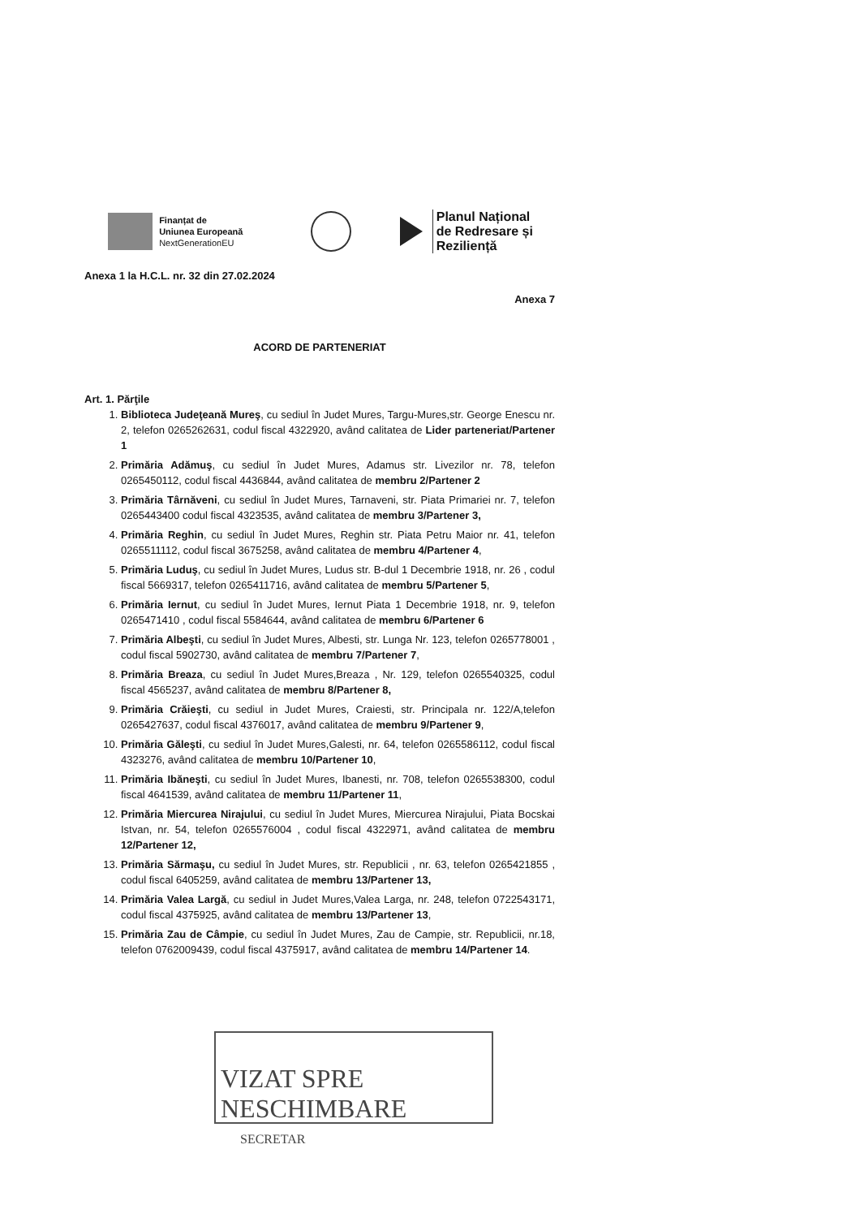Finanțat de
Uniunea Europeană
NextGenerationEU
Planul Național
de Redresare și Reziliență
Anexa 1 la H.C.L. nr. 32 din 27.02.2024
Anexa 7
ACORD DE PARTENERIAT
Art. 1. Părţile
1. Biblioteca Judeţeană Mureş, cu sediul în Judet Mures, Targu-Mures,str. George Enescu nr. 2, telefon 0265262631, codul fiscal 4322920, având calitatea de Lider parteneriat/Partener 1
2. Primăria Adămuş, cu sediul în Judet Mures, Adamus str. Livezilor nr. 78, telefon 0265450112, codul fiscal 4436844, având calitatea de membru 2/Partener 2
3. Primăria Târnăveni, cu sediul în Judet Mures, Tarnaveni, str. Piata Primariei nr. 7, telefon 0265443400 codul fiscal 4323535, având calitatea de membru 3/Partener 3,
4. Primăria Reghin, cu sediul în Judet Mures, Reghin str. Piata Petru Maior nr. 41, telefon 0265511112, codul fiscal 3675258, având calitatea de membru 4/Partener 4,
5. Primăria Luduş, cu sediul în Judet Mures, Ludus str. B-dul 1 Decembrie 1918, nr. 26 , codul fiscal 5669317, telefon 0265411716, având calitatea de membru 5/Partener 5,
6. Primăria Iernut, cu sediul în Judet Mures, Iernut Piata 1 Decembrie 1918, nr. 9, telefon 0265471410 , codul fiscal 5584644, având calitatea de membru 6/Partener 6
7. Primăria Albeşti, cu sediul în Judet Mures, Albesti, str. Lunga Nr. 123, telefon 0265778001 , codul fiscal 5902730, având calitatea de membru 7/Partener 7,
8. Primăria Breaza, cu sediul în Judet Mures,Breaza , Nr. 129, telefon 0265540325, codul fiscal 4565237, având calitatea de membru 8/Partener 8,
9. Primăria Crăieşti, cu sediul in Judet Mures, Craiesti, str. Principala nr. 122/A,telefon 0265427637, codul fiscal 4376017, având calitatea de membru 9/Partener 9,
10. Primăria Găleşti, cu sediul în Judet Mures,Galesti, nr. 64, telefon 0265586112, codul fiscal 4323276, având calitatea de membru 10/Partener 10,
11. Primăria Ibăneşti, cu sediul în Judet Mures, Ibanesti, nr. 708, telefon 0265538300, codul fiscal 4641539, având calitatea de membru 11/Partener 11,
12. Primăria Miercurea Nirajului, cu sediul în Judet Mures, Miercurea Nirajului, Piata Bocskai Istvan, nr. 54, telefon 0265576004 , codul fiscal 4322971, având calitatea de membru 12/Partener 12,
13. Primăria Sărmaşu, cu sediul în Judet Mures, str. Republicii , nr. 63, telefon 0265421855 , codul fiscal 6405259, având calitatea de membru 13/Partener 13,
14. Primăria Valea Largă, cu sediul in Judet Mures,Valea Larga, nr. 248, telefon 0722543171, codul fiscal 4375925, având calitatea de membru 13/Partener 13,
15. Primăria Zau de Câmpie, cu sediul în Judet Mures, Zau de Campie, str. Republicii, nr.18, telefon 0762009439, codul fiscal 4375917, având calitatea de membru 14/Partener 14.
VIZAT SPRE NESCHIMBARE
SECRETAR